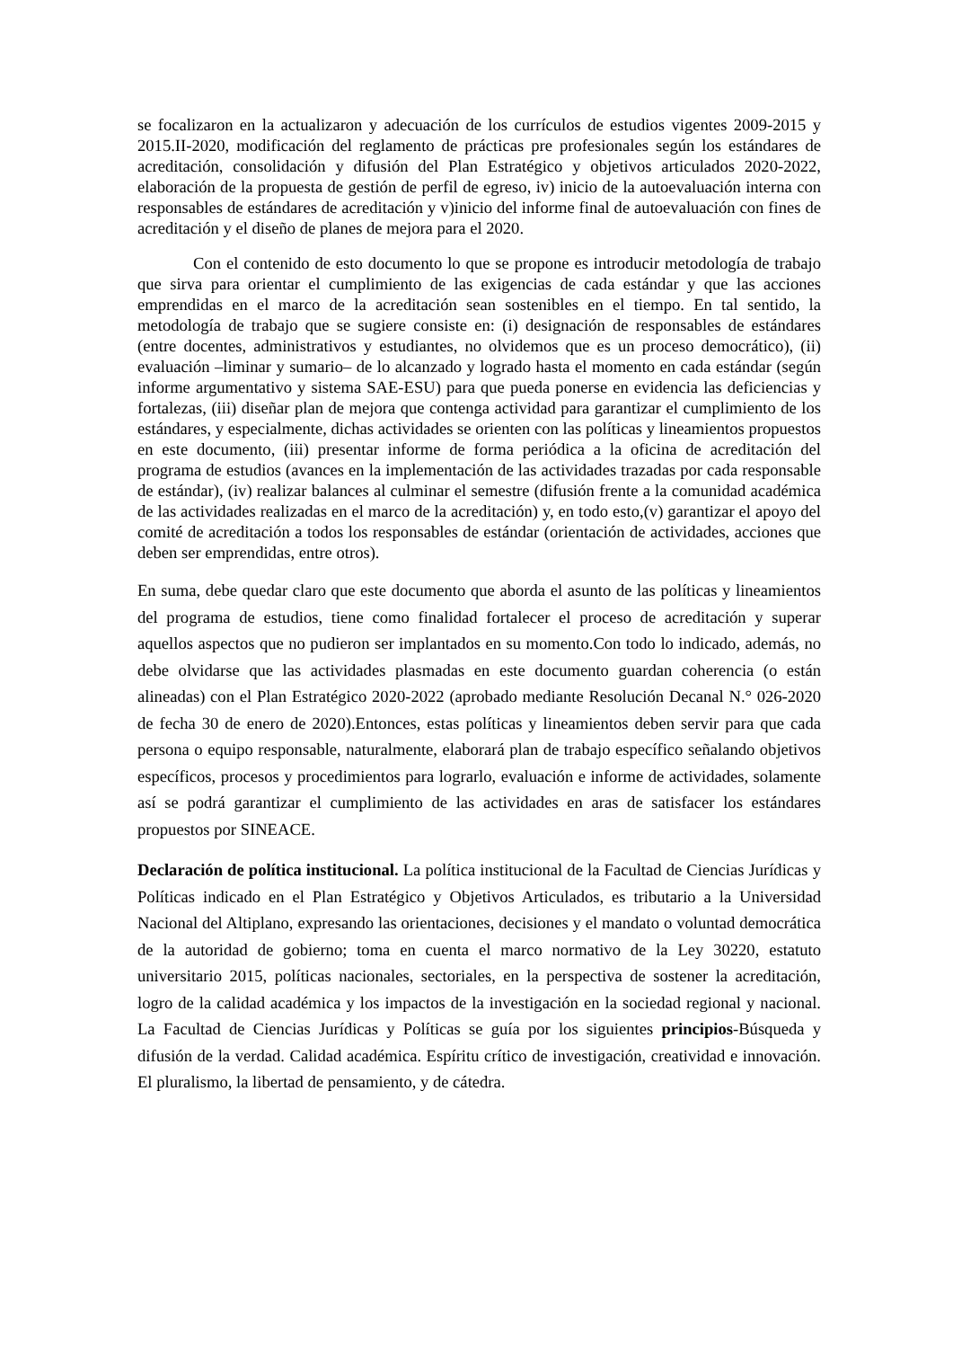se focalizaron en la actualizaron y adecuación de los currículos de estudios vigentes 2009-2015 y 2015.II-2020, modificación del reglamento de prácticas pre profesionales según los estándares de acreditación, consolidación y difusión del Plan Estratégico y objetivos articulados 2020-2022, elaboración de la propuesta de gestión de perfil de egreso, iv) inicio de la autoevaluación interna con responsables de estándares de acreditación y v)inicio del informe final de autoevaluación con fines de acreditación y el diseño de planes de mejora para el 2020.
Con el contenido de esto documento lo que se propone es introducir metodología de trabajo que sirva para orientar el cumplimiento de las exigencias de cada estándar y que las acciones emprendidas en el marco de la acreditación sean sostenibles en el tiempo. En tal sentido, la metodología de trabajo que se sugiere consiste en: (i) designación de responsables de estándares (entre docentes, administrativos y estudiantes, no olvidemos que es un proceso democrático), (ii) evaluación –liminar y sumario– de lo alcanzado y logrado hasta el momento en cada estándar (según informe argumentativo y sistema SAE-ESU) para que pueda ponerse en evidencia las deficiencias y fortalezas, (iii) diseñar plan de mejora que contenga actividad para garantizar el cumplimiento de los estándares, y especialmente, dichas actividades se orienten con las políticas y lineamientos propuestos en este documento, (iii) presentar informe de forma periódica a la oficina de acreditación del programa de estudios (avances en la implementación de las actividades trazadas por cada responsable de estándar), (iv) realizar balances al culminar el semestre (difusión frente a la comunidad académica de las actividades realizadas en el marco de la acreditación) y, en todo esto,(v) garantizar el apoyo del comité de acreditación a todos los responsables de estándar (orientación de actividades, acciones que deben ser emprendidas, entre otros).
En suma, debe quedar claro que este documento que aborda el asunto de las políticas y lineamientos del programa de estudios, tiene como finalidad fortalecer el proceso de acreditación y superar aquellos aspectos que no pudieron ser implantados en su momento.Con todo lo indicado, además, no debe olvidarse que las actividades plasmadas en este documento guardan coherencia (o están alineadas) con el Plan Estratégico 2020-2022 (aprobado mediante Resolución Decanal N.° 026-2020 de fecha 30 de enero de 2020).Entonces, estas políticas y lineamientos deben servir para que cada persona o equipo responsable, naturalmente, elaborará plan de trabajo específico señalando objetivos específicos, procesos y procedimientos para lograrlo, evaluación e informe de actividades, solamente así se podrá garantizar el cumplimiento de las actividades en aras de satisfacer los estándares propuestos por SINEACE.
Declaración de política institucional. La política institucional de la Facultad de Ciencias Jurídicas y Políticas indicado en el Plan Estratégico y Objetivos Articulados, es tributario a la Universidad Nacional del Altiplano, expresando las orientaciones, decisiones y el mandato o voluntad democrática de la autoridad de gobierno; toma en cuenta el marco normativo de la Ley 30220, estatuto universitario 2015, políticas nacionales, sectoriales, en la perspectiva de sostener la acreditación, logro de la calidad académica y los impactos de la investigación en la sociedad regional y nacional. La Facultad de Ciencias Jurídicas y Políticas se guía por los siguientes principios-Búsqueda y difusión de la verdad. Calidad académica. Espíritu crítico de investigación, creatividad e innovación. El pluralismo, la libertad de pensamiento, y de cátedra.